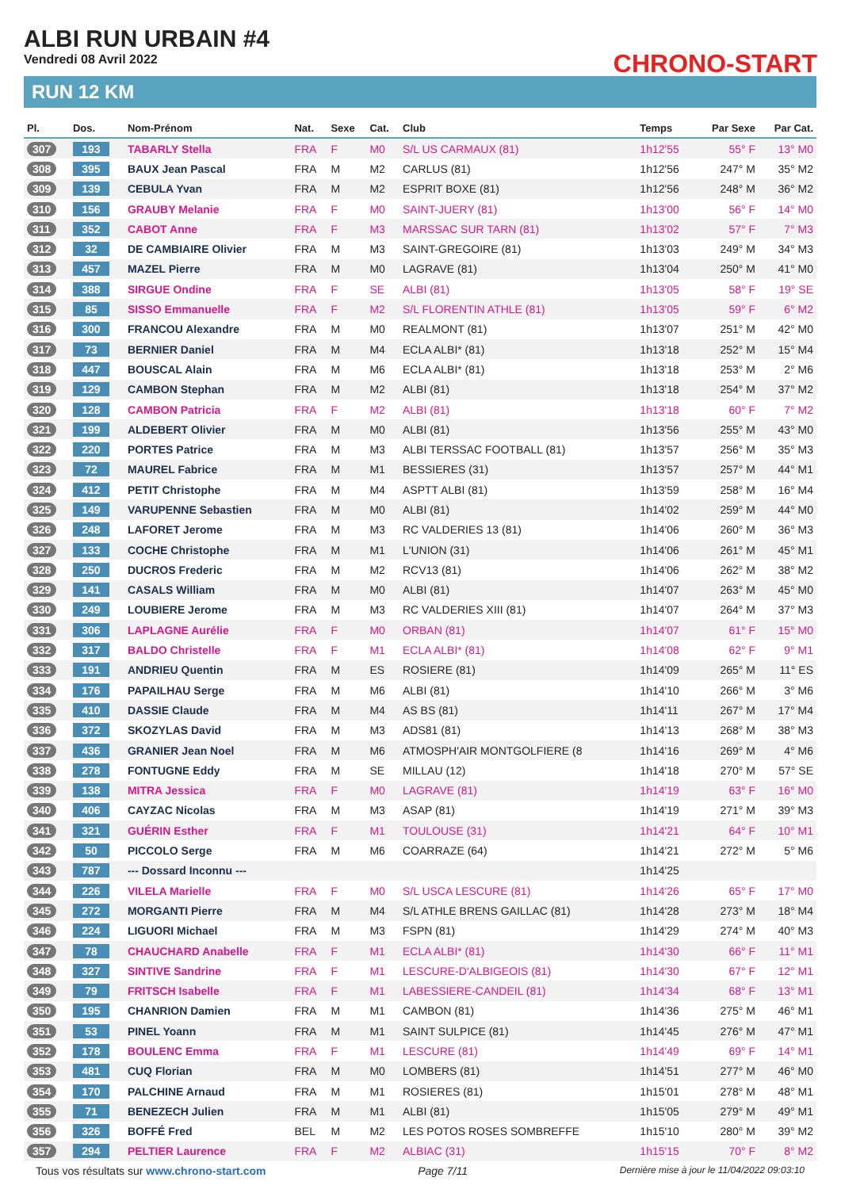ALBI RUN URBAIN #4
Vendredi 08 Avril 2022
RUN 12 KM
CHRONO-START
| Pl. | Dos. | Nom-Prénom | Nat. | Sexe | Cat. | Club | Temps | Par Sexe | Par Cat. |
| --- | --- | --- | --- | --- | --- | --- | --- | --- | --- |
| 307 | 193 | TABARLY Stella | FRA | F | M0 | S/L US CARMAUX (81) | 1h12'55 | 55° F | 13° M0 |
| 308 | 395 | BAUX Jean Pascal | FRA | M | M2 | CARLUS (81) | 1h12'56 | 247° M | 35° M2 |
| 309 | 139 | CEBULA Yvan | FRA | M | M2 | ESPRIT BOXE (81) | 1h12'56 | 248° M | 36° M2 |
| 310 | 156 | GRAUBY Melanie | FRA | F | M0 | SAINT-JUERY (81) | 1h13'00 | 56° F | 14° M0 |
| 311 | 352 | CABOT Anne | FRA | F | M3 | MARSSAC SUR TARN (81) | 1h13'02 | 57° F | 7° M3 |
| 312 | 32 | DE CAMBIAIRE Olivier | FRA | M | M3 | SAINT-GREGOIRE (81) | 1h13'03 | 249° M | 34° M3 |
| 313 | 457 | MAZEL Pierre | FRA | M | M0 | LAGRAVE (81) | 1h13'04 | 250° M | 41° M0 |
| 314 | 388 | SIRGUE Ondine | FRA | F | SE | ALBI (81) | 1h13'05 | 58° F | 19° SE |
| 315 | 85 | SISSO Emmanuelle | FRA | F | M2 | S/L FLORENTIN ATHLE (81) | 1h13'05 | 59° F | 6° M2 |
| 316 | 300 | FRANCOU Alexandre | FRA | M | M0 | REALMONT (81) | 1h13'07 | 251° M | 42° M0 |
| 317 | 73 | BERNIER Daniel | FRA | M | M4 | ECLA ALBI* (81) | 1h13'18 | 252° M | 15° M4 |
| 318 | 447 | BOUSCAL Alain | FRA | M | M6 | ECLA ALBI* (81) | 1h13'18 | 253° M | 2° M6 |
| 319 | 129 | CAMBON Stephan | FRA | M | M2 | ALBI (81) | 1h13'18 | 254° M | 37° M2 |
| 320 | 128 | CAMBON Patricia | FRA | F | M2 | ALBI (81) | 1h13'18 | 60° F | 7° M2 |
| 321 | 199 | ALDEBERT Olivier | FRA | M | M0 | ALBI (81) | 1h13'56 | 255° M | 43° M0 |
| 322 | 220 | PORTES Patrice | FRA | M | M3 | ALBI TERSSAC FOOTBALL (81) | 1h13'57 | 256° M | 35° M3 |
| 323 | 72 | MAUREL Fabrice | FRA | M | M1 | BESSIERES (31) | 1h13'57 | 257° M | 44° M1 |
| 324 | 412 | PETIT Christophe | FRA | M | M4 | ASPTT ALBI (81) | 1h13'59 | 258° M | 16° M4 |
| 325 | 149 | VARUPENNE Sebastien | FRA | M | M0 | ALBI (81) | 1h14'02 | 259° M | 44° M0 |
| 326 | 248 | LAFORET Jerome | FRA | M | M3 | RC VALDERIES 13 (81) | 1h14'06 | 260° M | 36° M3 |
| 327 | 133 | COCHE Christophe | FRA | M | M1 | L'UNION (31) | 1h14'06 | 261° M | 45° M1 |
| 328 | 250 | DUCROS Frederic | FRA | M | M2 | RCV13 (81) | 1h14'06 | 262° M | 38° M2 |
| 329 | 141 | CASALS William | FRA | M | M0 | ALBI (81) | 1h14'07 | 263° M | 45° M0 |
| 330 | 249 | LOUBIERE Jerome | FRA | M | M3 | RC VALDERIES XIII (81) | 1h14'07 | 264° M | 37° M3 |
| 331 | 306 | LAPLAGNE Aurélie | FRA | F | M0 | ORBAN (81) | 1h14'07 | 61° F | 15° M0 |
| 332 | 317 | BALDO Christelle | FRA | F | M1 | ECLA ALBI* (81) | 1h14'08 | 62° F | 9° M1 |
| 333 | 191 | ANDRIEU Quentin | FRA | M | ES | ROSIERE (81) | 1h14'09 | 265° M | 11° ES |
| 334 | 176 | PAPAILHAU Serge | FRA | M | M6 | ALBI (81) | 1h14'10 | 266° M | 3° M6 |
| 335 | 410 | DASSIE Claude | FRA | M | M4 | AS BS (81) | 1h14'11 | 267° M | 17° M4 |
| 336 | 372 | SKOZYLAS David | FRA | M | M3 | ADS81 (81) | 1h14'13 | 268° M | 38° M3 |
| 337 | 436 | GRANIER Jean Noel | FRA | M | M6 | ATMOSPH'AIR MONTGOLFIERE (8 | 1h14'16 | 269° M | 4° M6 |
| 338 | 278 | FONTUGNE Eddy | FRA | M | SE | MILLAU (12) | 1h14'18 | 270° M | 57° SE |
| 339 | 138 | MITRA Jessica | FRA | F | M0 | LAGRAVE (81) | 1h14'19 | 63° F | 16° M0 |
| 340 | 406 | CAYZAC Nicolas | FRA | M | M3 | ASAP (81) | 1h14'19 | 271° M | 39° M3 |
| 341 | 321 | GUÉRIN Esther | FRA | F | M1 | TOULOUSE (31) | 1h14'21 | 64° F | 10° M1 |
| 342 | 50 | PICCOLO Serge | FRA | M | M6 | COARRAZE (64) | 1h14'21 | 272° M | 5° M6 |
| 343 | 787 | --- Dossard Inconnu --- | | | | | 1h14'25 | | |
| 344 | 226 | VILELA Marielle | FRA | F | M0 | S/L USCA LESCURE (81) | 1h14'26 | 65° F | 17° M0 |
| 345 | 272 | MORGANTI Pierre | FRA | M | M4 | S/L ATHLE BRENS GAILLAC (81) | 1h14'28 | 273° M | 18° M4 |
| 346 | 224 | LIGUORI Michael | FRA | M | M3 | FSPN (81) | 1h14'29 | 274° M | 40° M3 |
| 347 | 78 | CHAUCHARD Anabelle | FRA | F | M1 | ECLA ALBI* (81) | 1h14'30 | 66° F | 11° M1 |
| 348 | 327 | SINTIVE Sandrine | FRA | F | M1 | LESCURE-D'ALBIGEOIS (81) | 1h14'30 | 67° F | 12° M1 |
| 349 | 79 | FRITSCH Isabelle | FRA | F | M1 | LABESSIERE-CANDEIL (81) | 1h14'34 | 68° F | 13° M1 |
| 350 | 195 | CHANRION Damien | FRA | M | M1 | CAMBON (81) | 1h14'36 | 275° M | 46° M1 |
| 351 | 53 | PINEL Yoann | FRA | M | M1 | SAINT SULPICE (81) | 1h14'45 | 276° M | 47° M1 |
| 352 | 178 | BOULENC Emma | FRA | F | M1 | LESCURE (81) | 1h14'49 | 69° F | 14° M1 |
| 353 | 481 | CUQ Florian | FRA | M | M0 | LOMBERS (81) | 1h14'51 | 277° M | 46° M0 |
| 354 | 170 | PALCHINE Arnaud | FRA | M | M1 | ROSIERES (81) | 1h15'01 | 278° M | 48° M1 |
| 355 | 71 | BENEZECH Julien | FRA | M | M1 | ALBI (81) | 1h15'05 | 279° M | 49° M1 |
| 356 | 326 | BOFFÉ Fred | BEL | M | M2 | LES POTOS ROSES SOMBREFFE | 1h15'10 | 280° M | 39° M2 |
| 357 | 294 | PELTIER Laurence | FRA | F | M2 | ALBIAC (31) | 1h15'15 | 70° F | 8° M2 |
Tous vos résultats sur www.chrono-start.com Page 7/11 Dernière mise à jour le 11/04/2022 09:03:10